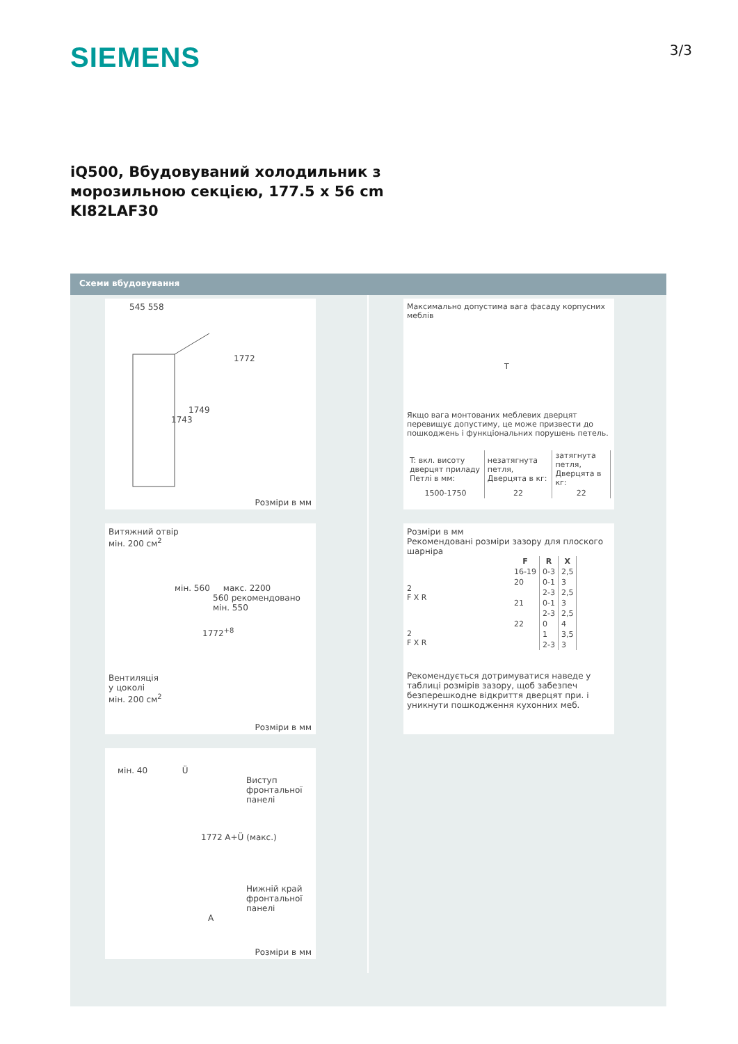SIEMENS
3/3
iQ500, Вбудовуваний холодильник з
морозильною секцією, 177.5 x 56 cm
KI82LAF30
Схеми вбудовування
545 558
1772
1749
1743
Розміри в мм
Витяжний отвір
мін. 200 см<sup>2</sup>
мін. 560 макс. 2200
560 рекомендовано
мін. 550
1772<sup>+8</sup>
Вентиляція
у цоколі
мін. 200 см<sup>2</sup>
Розміри в мм
мін. 40 Ü
Виступ
фронтальної
панелі
1772 A+Ü (макс.)
Нижній край
фронтальної
панелі
A
Розміри в мм
Максимально допустима вага фасаду корпусних меблів
T
Якщо вага монтованих меблевих дверцят перевищує допустиму, це може призвести до пошкоджень і функціональних порушень петель.
| T: вкл. висоту дверцят приладу Петлі в мм: | незатягнута петля, Дверцята в кг: | затягнута петля, Дверцята в кг: |
| 1500-1750 | 22 | 22 |
Розміри в мм
Рекомендовані розміри зазору для плоского шарніра
2
F X R
2
F X R
| F | R | X |
| --- | --- | --- |
| 16-19 | 0-3 | 2,5 |
| 20 | 0-1 | 3 |
| | 2-3 | 2,5 |
| 21 | 0-1 | 3 |
| | 2-3 | 2,5 |
| 22 | 0 | 4 |
| | 1 | 3,5 |
| | 2-3 | 3 |
Рекомендується дотримуватися наведе у таблиці розмірів зазору, щоб забезпеч безперешкодне відкриття дверцят при. і уникнути пошкодження кухонних меб.